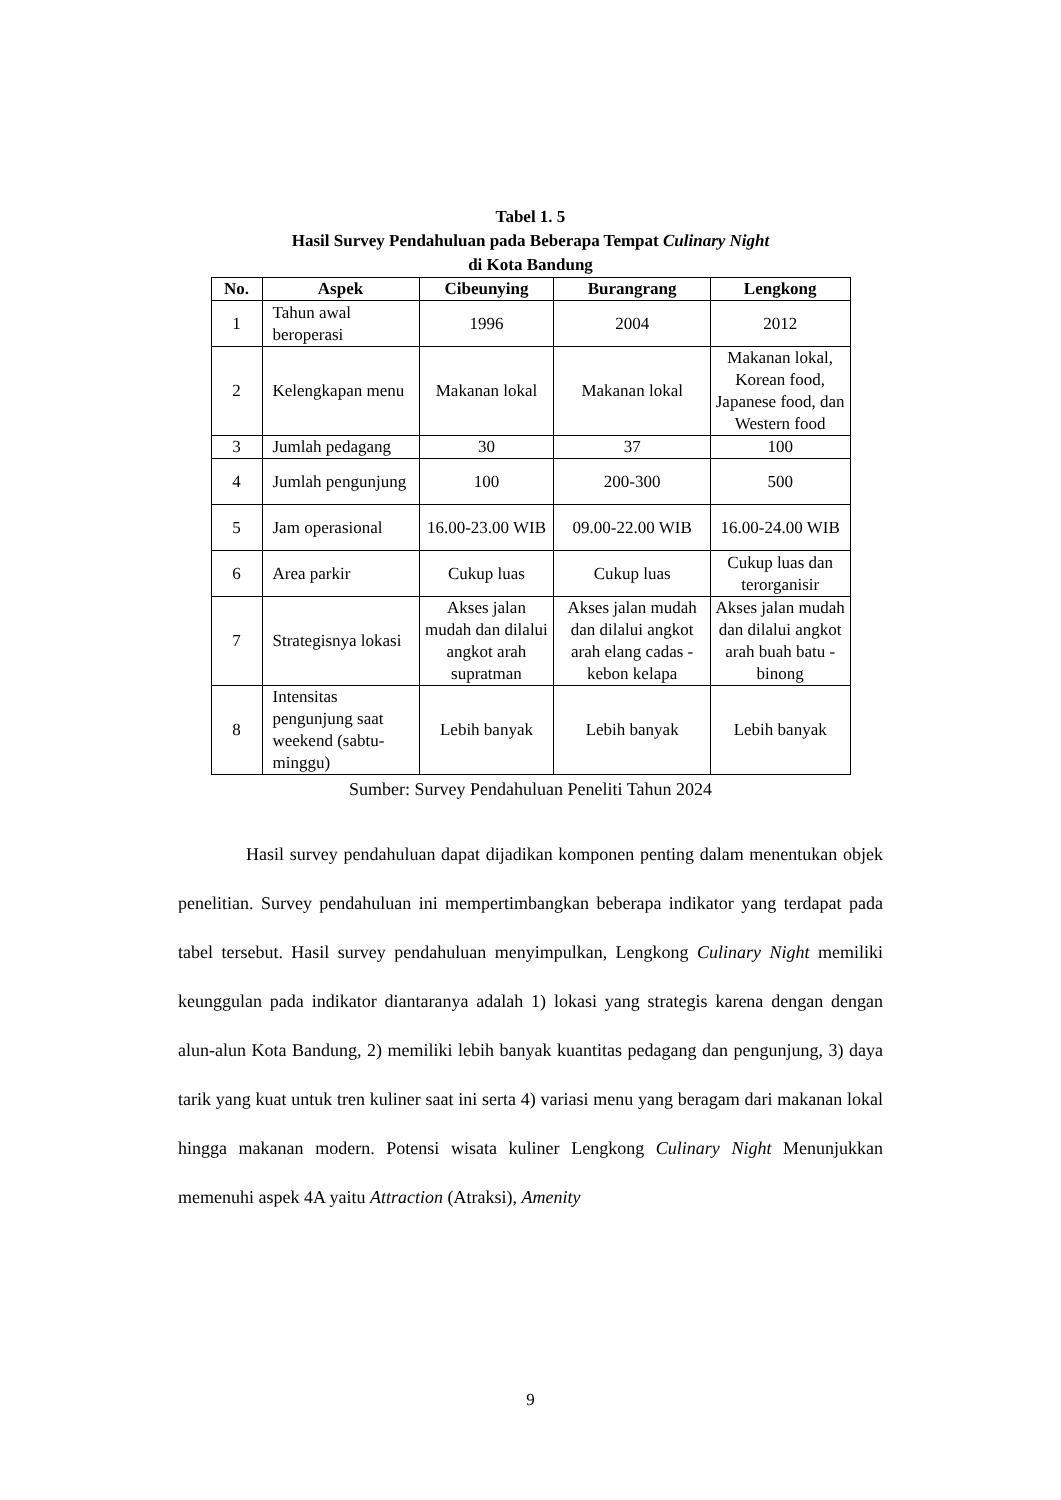Tabel 1. 5
Hasil Survey Pendahuluan pada Beberapa Tempat Culinary Night
di Kota Bandung
| No. | Aspek | Cibeunying | Burangrang | Lengkong |
| --- | --- | --- | --- | --- |
| 1 | Tahun awal beroperasi | 1996 | 2004 | 2012 |
| 2 | Kelengkapan menu | Makanan lokal | Makanan lokal | Makanan lokal, Korean food, Japanese food, dan Western food |
| 3 | Jumlah pedagang | 30 | 37 | 100 |
| 4 | Jumlah pengunjung | 100 | 200-300 | 500 |
| 5 | Jam operasional | 16.00-23.00 WIB | 09.00-22.00 WIB | 16.00-24.00 WIB |
| 6 | Area parkir | Cukup luas | Cukup luas | Cukup luas dan terorganisir |
| 7 | Strategisnya lokasi | Akses jalan mudah dan dilalui angkot arah supratman | Akses jalan mudah dan dilalui angkot arah elang cadas - kebon kelapa | Akses jalan mudah dan dilalui angkot arah buah batu - binong |
| 8 | Intensitas pengunjung saat weekend (sabtu-minggu) | Lebih banyak | Lebih banyak | Lebih banyak |
Sumber: Survey Pendahuluan Peneliti Tahun 2024
Hasil survey pendahuluan dapat dijadikan komponen penting dalam menentukan objek penelitian. Survey pendahuluan ini mempertimbangkan beberapa indikator yang terdapat pada tabel tersebut. Hasil survey pendahuluan menyimpulkan, Lengkong Culinary Night memiliki keunggulan pada indikator diantaranya adalah 1) lokasi yang strategis karena dengan dengan alun-alun Kota Bandung, 2) memiliki lebih banyak kuantitas pedagang dan pengunjung, 3) daya tarik yang kuat untuk tren kuliner saat ini serta 4) variasi menu yang beragam dari makanan lokal hingga makanan modern. Potensi wisata kuliner Lengkong Culinary Night Menunjukkan memenuhi aspek 4A yaitu Attraction (Atraksi), Amenity
9